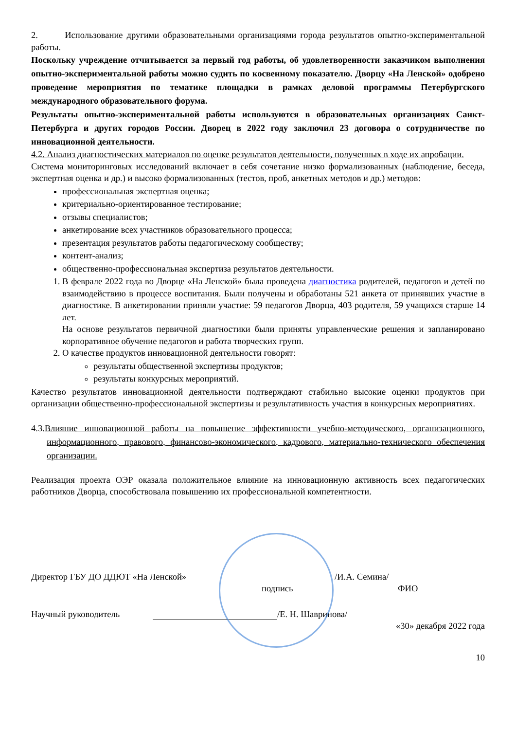2. Использование другими образовательными организациями города результатов опытно-экспериментальной работы.
Поскольку учреждение отчитывается за первый год работы, об удовлетворенности заказчиком выполнения опытно-экспериментальной работы можно судить по косвенному показателю. Дворцу «На Ленской» одобрено проведение мероприятия по тематике площадки в рамках деловой программы Петербургского международного образовательного форума.
Результаты опытно-экспериментальной работы используются в образовательных организациях Санкт-Петербурга и других городов России. Дворец в 2022 году заключил 23 договора о сотрудничестве по инновационной деятельности.
4.2. Анализ диагностических материалов по оценке результатов деятельности, полученных в ходе их апробации.
Система мониторинговых исследований включает в себя сочетание низко формализованных (наблюдение, беседа, экспертная оценка и др.) и высоко формализованных (тестов, проб, анкетных методов и др.) методов:
профессиональная экспертная оценка;
критериально-ориентированное тестирование;
отзывы специалистов;
анкетирование всех участников образовательного процесса;
презентация результатов работы педагогическому сообществу;
контент-анализ;
общественно-профессиональная экспертиза результатов деятельности.
1. В феврале 2022 года во Дворце «На Ленской» была проведена диагностика родителей, педагогов и детей по взаимодействию в процессе воспитания. Были получены и обработаны 521 анкета от принявших участие в диагностике. В анкетировании приняли участие: 59 педагогов Дворца, 403 родителя, 59 учащихся старше 14 лет.
На основе результатов первичной диагностики были приняты управленческие решения и запланировано корпоративное обучение педагогов и работа творческих групп.
2. О качестве продуктов инновационной деятельности говорят:
результаты общественной экспертизы продуктов;
результаты конкурсных мероприятий.
Качество результатов инновационной деятельности подтверждают стабильно высокие оценки продуктов при организации общественно-профессиональной экспертизы и результативность участия в конкурсных мероприятиях.
4.3.Влияние инновационной работы на повышение эффективности учебно-методического, организационного, информационного, правового, финансово-экономического, кадрового, материально-технического обеспечения организации.
Реализация проекта ОЭР оказала положительное влияние на инновационную активность всех педагогических работников Дворца, способствовала повышению их профессиональной компетентности.
Директор ГБУ ДО ДДЮТ «На Ленской» /И.А. Семина/
подпись ФИО
Научный руководитель /Е. Н. Шавринова/
«30» декабря 2022 года
10